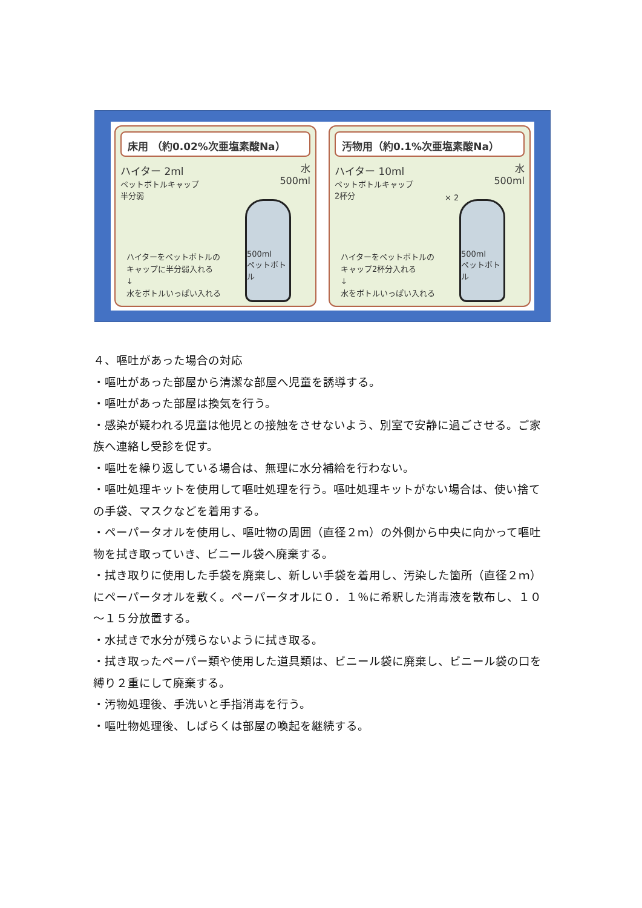床用 （約0.02%次亜塩素酸Na）
ハイター 2ml
ペットボトルキャップ
半分弱
水
500ml
500ml
ペットボトル
ハイターをペットボトルの
キャップに半分弱入れる
↓
水をボトルいっぱい入れる
汚物用（約0.1%次亜塩素酸Na）
ハイター 10ml
ペットボトルキャップ
2杯分
× 2
水
500ml
500ml
ペットボトル
ハイターをペットボトルの
キャップ2杯分入れる
↓
水をボトルいっぱい入れる
４、嘔吐があった場合の対応
・嘔吐があった部屋から清潔な部屋へ児童を誘導する。
・嘔吐があった部屋は換気を行う。
・感染が疑われる児童は他児との接触をさせないよう、別室で安静に過ごさせる。ご家族へ連絡し受診を促す。
・嘔吐を繰り返している場合は、無理に水分補給を行わない。
・嘔吐処理キットを使用して嘔吐処理を行う。嘔吐処理キットがない場合は、使い捨ての手袋、マスクなどを着用する。
・ペーパータオルを使用し、嘔吐物の周囲（直径２ｍ）の外側から中央に向かって嘔吐物を拭き取っていき、ビニール袋へ廃棄する。
・拭き取りに使用した手袋を廃棄し、新しい手袋を着用し、汚染した箇所（直径２ｍ）にペーパータオルを敷く。ペーパータオルに０．１％に希釈した消毒液を散布し、１０～１５分放置する。
・水拭きで水分が残らないように拭き取る。
・拭き取ったペーパー類や使用した道具類は、ビニール袋に廃棄し、ビニール袋の口を縛り２重にして廃棄する。
・汚物処理後、手洗いと手指消毒を行う。
・嘔吐物処理後、しばらくは部屋の喚起を継続する。